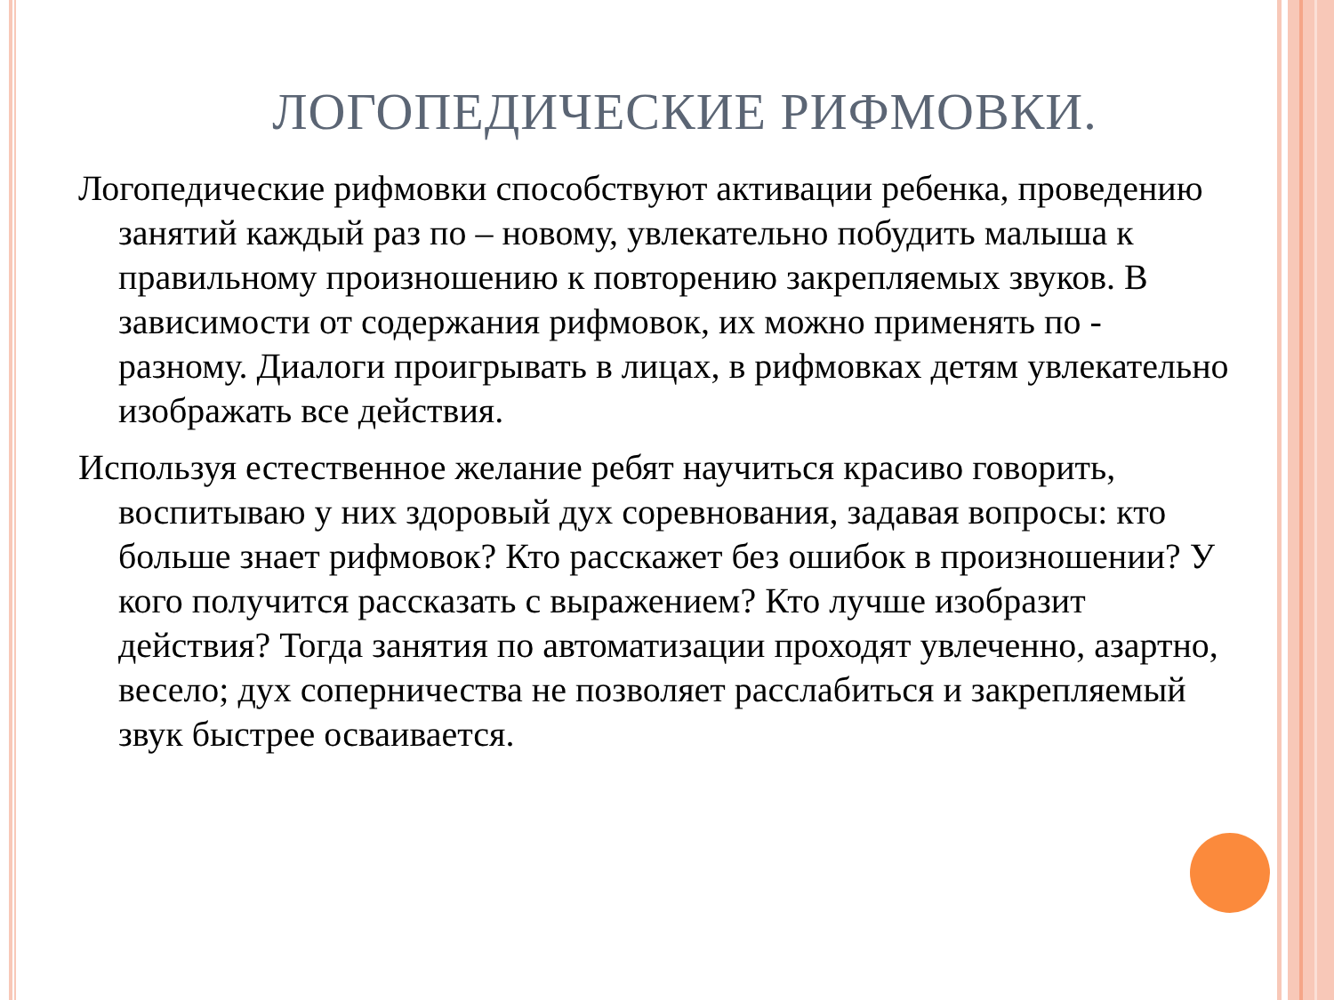ЛОГОПЕДИЧЕСКИЕ РИФМОВКИ.
Логопедические рифмовки способствуют активации ребенка, проведению занятий каждый раз по – новому, увлекательно побудить малыша к правильному произношению к повторению закрепляемых звуков. В зависимости от содержания рифмовок, их можно применять по - разному. Диалоги проигрывать в лицах, в рифмовках детям увлекательно изображать все действия.
Используя естественное желание ребят научиться красиво говорить, воспитываю у них здоровый дух соревнования, задавая вопросы: кто больше знает рифмовок? Кто расскажет без ошибок в произношении? У кого получится рассказать с выражением? Кто лучше изобразит действия? Тогда занятия по автоматизации проходят увлеченно, азартно, весело; дух соперничества не позволяет расслабиться и закрепляемый звук быстрее осваивается.